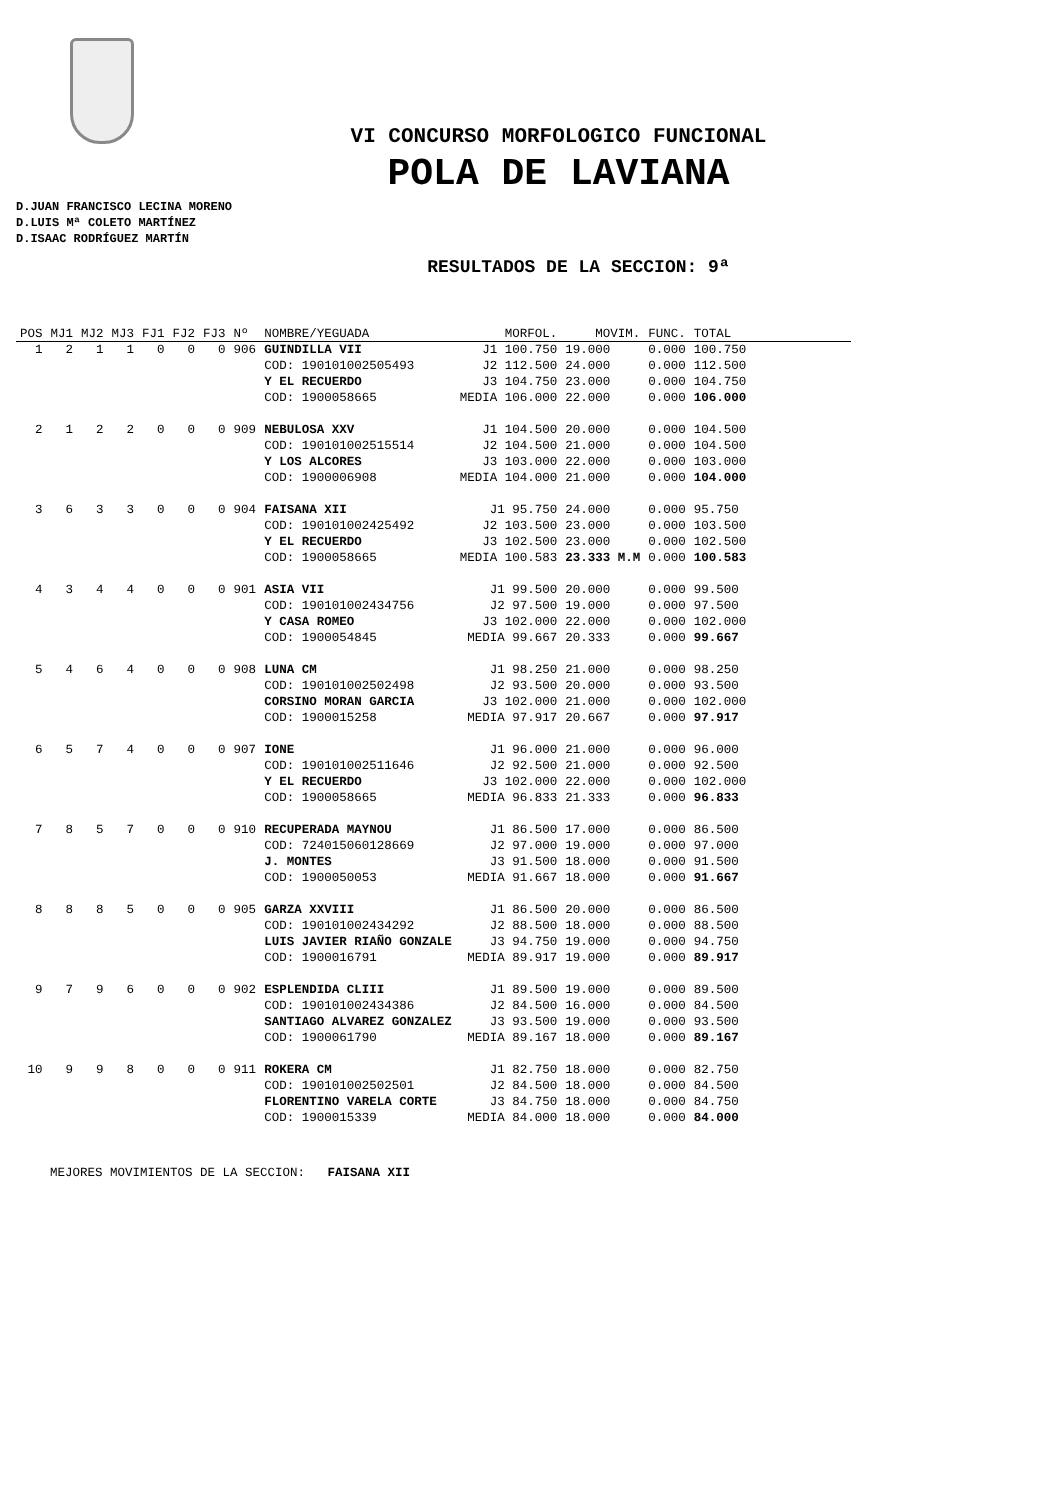VI CONCURSO MORFOLOGICO FUNCIONAL
POLA DE LAVIANA
D.JUAN FRANCISCO LECINA MORENO
D.LUIS Mª COLETO MARTÍNEZ
D.ISAAC RODRÍGUEZ MARTÍN
RESULTADOS DE LA SECCION: 9ª
| POS | MJ1 | MJ2 | MJ3 | FJ1 | FJ2 | FJ3 | Nº | NOMBRE/YEGUADA | MORFOL. | MOVIM. | FUNC. | TOTAL |
| --- | --- | --- | --- | --- | --- | --- | --- | --- | --- | --- | --- | --- |
| 1 | 2 | 1 | 1 | 0 | 0 | 0 | 906 | GUINDILLA VII | J1 100.750 | 19.000 | 0.000 | 100.750 |
| | | | | | | | | COD: 190101002505493 | J2 112.500 | 24.000 | 0.000 | 112.500 |
| | | | | | | | | Y EL RECUERDO | J3 104.750 | 23.000 | 0.000 | 104.750 |
| | | | | | | | | COD: 1900058665 | MEDIA 106.000 | 22.000 | 0.000 | 106.000 |
| 2 | 1 | 2 | 2 | 0 | 0 | 0 | 909 | NEBULOSA XXV | J1 104.500 | 20.000 | 0.000 | 104.500 |
| | | | | | | | | COD: 190101002515514 | J2 104.500 | 21.000 | 0.000 | 104.500 |
| | | | | | | | | Y LOS ALCORES | J3 103.000 | 22.000 | 0.000 | 103.000 |
| | | | | | | | | COD: 1900006908 | MEDIA 104.000 | 21.000 | 0.000 | 104.000 |
| 3 | 6 | 3 | 3 | 0 | 0 | 0 | 904 | FAISANA XII | J1 95.750 | 24.000 | 0.000 | 95.750 |
| | | | | | | | | COD: 190101002425492 | J2 103.500 | 23.000 | 0.000 | 103.500 |
| | | | | | | | | Y EL RECUERDO | J3 102.500 | 23.000 | 0.000 | 102.500 |
| | | | | | | | | COD: 1900058665 | MEDIA 100.583 | 23.333 M.M | 0.000 | 100.583 |
| 4 | 3 | 4 | 4 | 0 | 0 | 0 | 901 | ASIA VII | J1 99.500 | 20.000 | 0.000 | 99.500 |
| | | | | | | | | COD: 190101002434756 | J2 97.500 | 19.000 | 0.000 | 97.500 |
| | | | | | | | | Y CASA ROMEO | J3 102.000 | 22.000 | 0.000 | 102.000 |
| | | | | | | | | COD: 1900054845 | MEDIA 99.667 | 20.333 | 0.000 | 99.667 |
| 5 | 4 | 6 | 4 | 0 | 0 | 0 | 908 | LUNA CM | J1 98.250 | 21.000 | 0.000 | 98.250 |
| | | | | | | | | COD: 190101002502498 | J2 93.500 | 20.000 | 0.000 | 93.500 |
| | | | | | | | | CORSINO MORAN GARCIA | J3 102.000 | 21.000 | 0.000 | 102.000 |
| | | | | | | | | COD: 1900015258 | MEDIA 97.917 | 20.667 | 0.000 | 97.917 |
| 6 | 5 | 7 | 4 | 0 | 0 | 0 | 907 | IONE | J1 96.000 | 21.000 | 0.000 | 96.000 |
| | | | | | | | | COD: 190101002511646 | J2 92.500 | 21.000 | 0.000 | 92.500 |
| | | | | | | | | Y EL RECUERDO | J3 102.000 | 22.000 | 0.000 | 102.000 |
| | | | | | | | | COD: 1900058665 | MEDIA 96.833 | 21.333 | 0.000 | 96.833 |
| 7 | 8 | 5 | 7 | 0 | 0 | 0 | 910 | RECUPERADA MAYNOU | J1 86.500 | 17.000 | 0.000 | 86.500 |
| | | | | | | | | COD: 724015060128669 | J2 97.000 | 19.000 | 0.000 | 97.000 |
| | | | | | | | | J. MONTES | J3 91.500 | 18.000 | 0.000 | 91.500 |
| | | | | | | | | COD: 1900050053 | MEDIA 91.667 | 18.000 | 0.000 | 91.667 |
| 8 | 8 | 8 | 5 | 0 | 0 | 0 | 905 | GARZA XXVIII | J1 86.500 | 20.000 | 0.000 | 86.500 |
| | | | | | | | | COD: 190101002434292 | J2 88.500 | 18.000 | 0.000 | 88.500 |
| | | | | | | | | LUIS JAVIER RIAÑO GONZALE | J3 94.750 | 19.000 | 0.000 | 94.750 |
| | | | | | | | | COD: 1900016791 | MEDIA 89.917 | 19.000 | 0.000 | 89.917 |
| 9 | 7 | 9 | 6 | 0 | 0 | 0 | 902 | ESPLENDIDA CLIII | J1 89.500 | 19.000 | 0.000 | 89.500 |
| | | | | | | | | COD: 190101002434386 | J2 84.500 | 16.000 | 0.000 | 84.500 |
| | | | | | | | | SANTIAGO ALVAREZ GONZALEZ | J3 93.500 | 19.000 | 0.000 | 93.500 |
| | | | | | | | | COD: 1900061790 | MEDIA 89.167 | 18.000 | 0.000 | 89.167 |
| 10 | 9 | 9 | 8 | 0 | 0 | 0 | 911 | ROKERA CM | J1 82.750 | 18.000 | 0.000 | 82.750 |
| | | | | | | | | COD: 190101002502501 | J2 84.500 | 18.000 | 0.000 | 84.500 |
| | | | | | | | | FLORENTINO VARELA CORTE | J3 84.750 | 18.000 | 0.000 | 84.750 |
| | | | | | | | | COD: 1900015339 | MEDIA 84.000 | 18.000 | 0.000 | 84.000 |
MEJORES MOVIMIENTOS DE LA SECCION: FAISANA XII